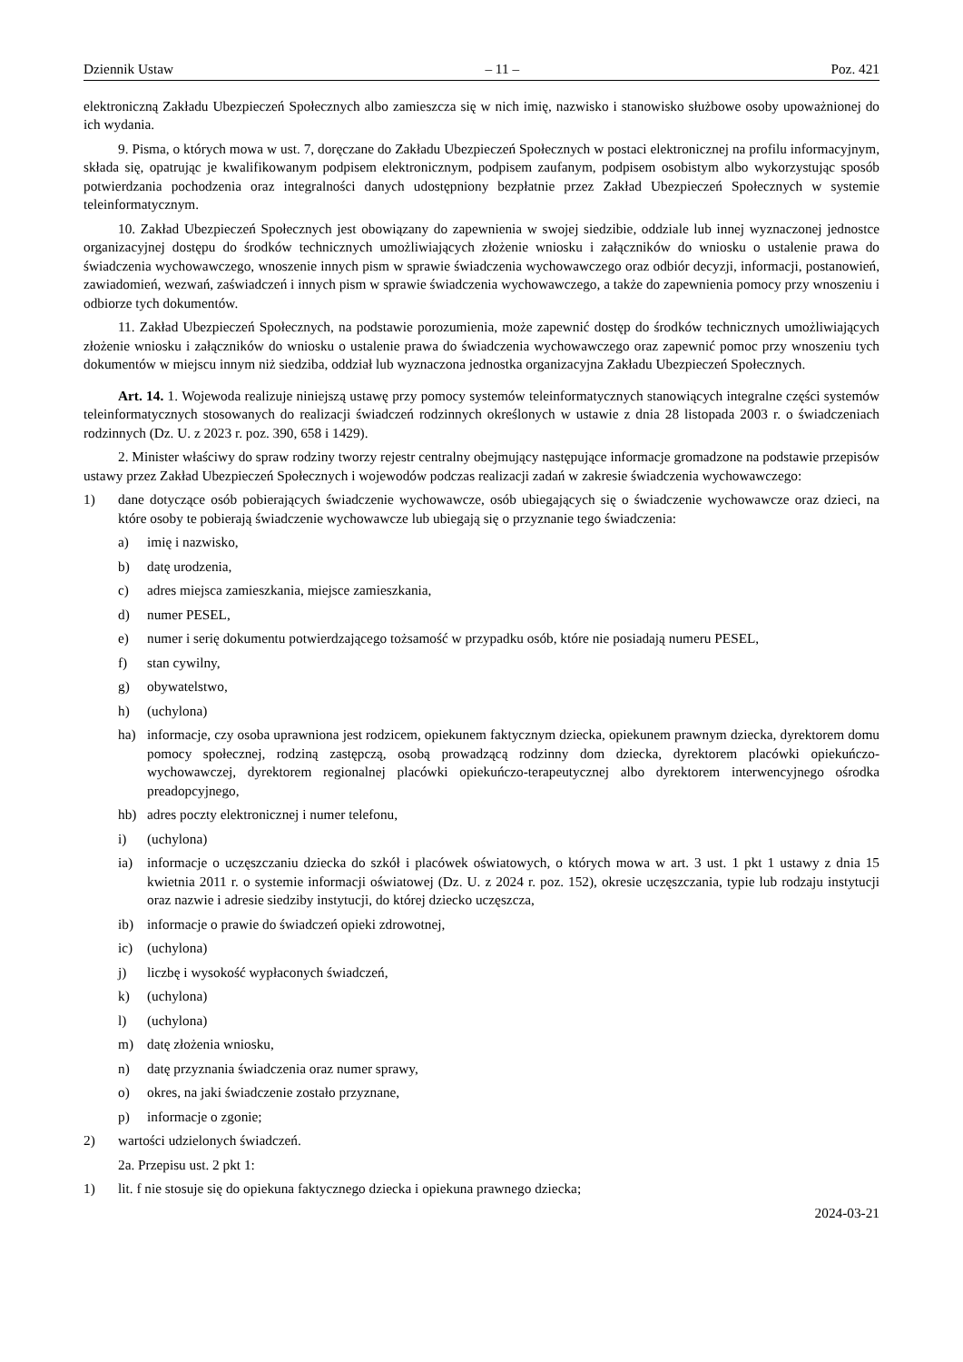Dziennik Ustaw – 11 – Poz. 421
elektroniczną Zakładu Ubezpieczeń Społecznych albo zamieszcza się w nich imię, nazwisko i stanowisko służbowe osoby upoważnionej do ich wydania.
9. Pisma, o których mowa w ust. 7, doręczane do Zakładu Ubezpieczeń Społecznych w postaci elektronicznej na profilu informacyjnym, składa się, opatrując je kwalifikowanym podpisem elektronicznym, podpisem zaufanym, podpisem osobistym albo wykorzystując sposób potwierdzania pochodzenia oraz integralności danych udostępniony bezpłatnie przez Zakład Ubezpieczeń Społecznych w systemie teleinformatycznym.
10. Zakład Ubezpieczeń Społecznych jest obowiązany do zapewnienia w swojej siedzibie, oddziale lub innej wyznaczonej jednostce organizacyjnej dostępu do środków technicznych umożliwiających złożenie wniosku i załączników do wniosku o ustalenie prawa do świadczenia wychowawczego, wnoszenie innych pism w sprawie świadczenia wychowawczego oraz odbiór decyzji, informacji, postanowień, zawiadomień, wezwań, zaświadczeń i innych pism w sprawie świadczenia wychowawczego, a także do zapewnienia pomocy przy wnoszeniu i odbiorze tych dokumentów.
11. Zakład Ubezpieczeń Społecznych, na podstawie porozumienia, może zapewnić dostęp do środków technicznych umożliwiających złożenie wniosku i załączników do wniosku o ustalenie prawa do świadczenia wychowawczego oraz zapewnić pomoc przy wnoszeniu tych dokumentów w miejscu innym niż siedziba, oddział lub wyznaczona jednostka organizacyjna Zakładu Ubezpieczeń Społecznych.
Art. 14. 1. Wojewoda realizuje niniejszą ustawę przy pomocy systemów teleinformatycznych stanowiących integralne części systemów teleinformatycznych stosowanych do realizacji świadczeń rodzinnych określonych w ustawie z dnia 28 listopada 2003 r. o świadczeniach rodzinnych (Dz. U. z 2023 r. poz. 390, 658 i 1429).
2. Minister właściwy do spraw rodziny tworzy rejestr centralny obejmujący następujące informacje gromadzone na podstawie przepisów ustawy przez Zakład Ubezpieczeń Społecznych i wojewodów podczas realizacji zadań w zakresie świadczenia wychowawczego:
1) dane dotyczące osób pobierających świadczenie wychowawcze, osób ubiegających się o świadczenie wychowawcze oraz dzieci, na które osoby te pobierają świadczenie wychowawcze lub ubiegają się o przyznanie tego świadczenia:
a) imię i nazwisko,
b) datę urodzenia,
c) adres miejsca zamieszkania, miejsce zamieszkania,
d) numer PESEL,
e) numer i serię dokumentu potwierdzającego tożsamość w przypadku osób, które nie posiadają numeru PESEL,
f) stan cywilny,
g) obywatelstwo,
h) (uchylona)
ha) informacje, czy osoba uprawniona jest rodzicem, opiekunem faktycznym dziecka, opiekunem prawnym dziecka, dyrektorem domu pomocy społecznej, rodziną zastępczą, osobą prowadzącą rodzinny dom dziecka, dyrektorem placówki opiekuńczo-wychowawczej, dyrektorem regionalnej placówki opiekuńczo-terapeutycznej albo dyrektorem interwencyjnego ośrodka preadopcyjnego,
hb) adres poczty elektronicznej i numer telefonu,
i) (uchylona)
ia) informacje o uczęszczaniu dziecka do szkół i placówek oświatowych, o których mowa w art. 3 ust. 1 pkt 1 ustawy z dnia 15 kwietnia 2011 r. o systemie informacji oświatowej (Dz. U. z 2024 r. poz. 152), okresie uczęszczania, typie lub rodzaju instytucji oraz nazwie i adresie siedziby instytucji, do której dziecko uczęszcza,
ib) informacje o prawie do świadczeń opieki zdrowotnej,
ic) (uchylona)
j) liczbę i wysokość wypłaconych świadczeń,
k) (uchylona)
l) (uchylona)
m) datę złożenia wniosku,
n) datę przyznania świadczenia oraz numer sprawy,
o) okres, na jaki świadczenie zostało przyznane,
p) informacje o zgonie;
2) wartości udzielonych świadczeń.
2a. Przepisu ust. 2 pkt 1:
1) lit. f nie stosuje się do opiekuna faktycznego dziecka i opiekuna prawnego dziecka;
2024-03-21